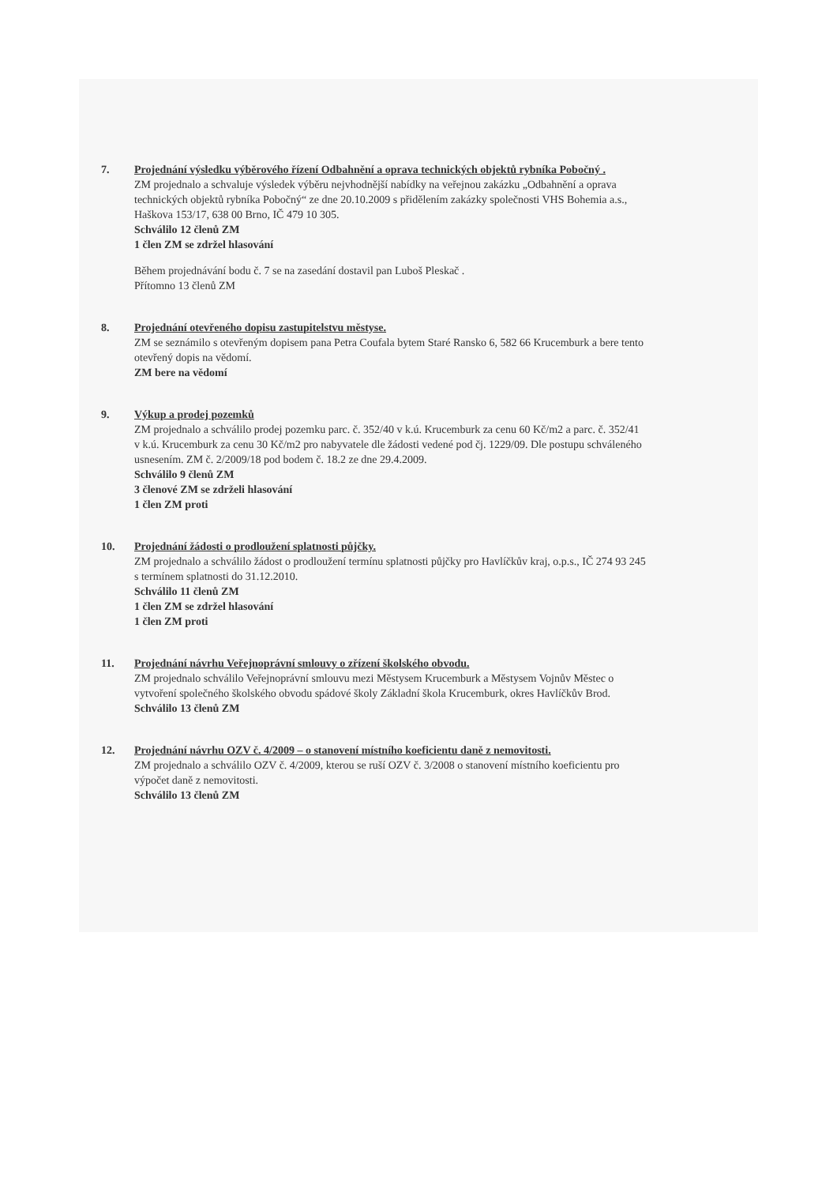7. Projednání výsledku výběrového řízení Odbahnění a oprava technických objektů rybníka Pobočný .
ZM projednalo a schvaluje výsledek výběru nejvhodnější nabídky na veřejnou zakázku „Odbahnění a oprava technických objektů rybníka Pobočný“ ze dne 20.10.2009 s přidělením zakázky společnosti VHS Bohemia a.s., Haškova 153/17, 638 00 Brno, IČ 479 10 305.
Schválilo 12 členů ZM
1 člen ZM se zdržel hlasování
Během projednávání bodu č. 7 se na zasedání dostavil pan Luboš Pleskač .
Přítomno 13 členů ZM
8. Projednání otevřeného dopisu zastupitelstvu městyse.
ZM se seznámilo s otevřeným dopisem pana Petra Coufala bytem Staré Ransko 6, 582 66 Krucemburk a bere tento otevřený dopis na vědomí.
ZM bere na vědomí
9. Výkup a prodej pozemků
ZM projednalo a schválilo prodej pozemku parc. č. 352/40 v k.ú. Krucemburk za cenu 60 Kč/m2 a parc. č. 352/41 v k.ú. Krucemburk za cenu 30 Kč/m2 pro nabyvatele dle žádosti vedené pod čj. 1229/09. Dle postupu schváleného usnesením. ZM č. 2/2009/18 pod bodem č. 18.2 ze dne 29.4.2009.
Schválilo 9 členů ZM
3 členové ZM se zdrželi hlasování
1 člen ZM proti
10. Projednání žádosti o prodloužení splatnosti půjčky.
ZM projednalo a schválilo žádost o prodloužení termínu splatnosti půjčky pro Havlíčkův kraj, o.p.s., IČ 274 93 245 s termínem splatnosti do 31.12.2010.
Schválilo 11 členů ZM
1 člen ZM se zdržel hlasování
1 člen ZM proti
11. Projednání návrhu Veřejnoprávní smlouvy o zřízení školského obvodu.
ZM projednalo schválilo Veřejnoprávní smlouvu mezi Městysem Krucemburk a Městysem Vojnův Městec o vytvoření společného školského obvodu spádové školy Základní škola Krucemburk, okres Havlíčkův Brod.
Schválilo 13 členů ZM
12. Projednání návrhu OZV č. 4/2009 – o stanovení místního koeficientu daně z nemovitosti.
ZM projednalo a schválilo OZV č. 4/2009, kterou se ruší OZV č. 3/2008 o stanovení místního koeficientu pro výpočet daně z nemovitosti.
Schválilo 13 členů ZM